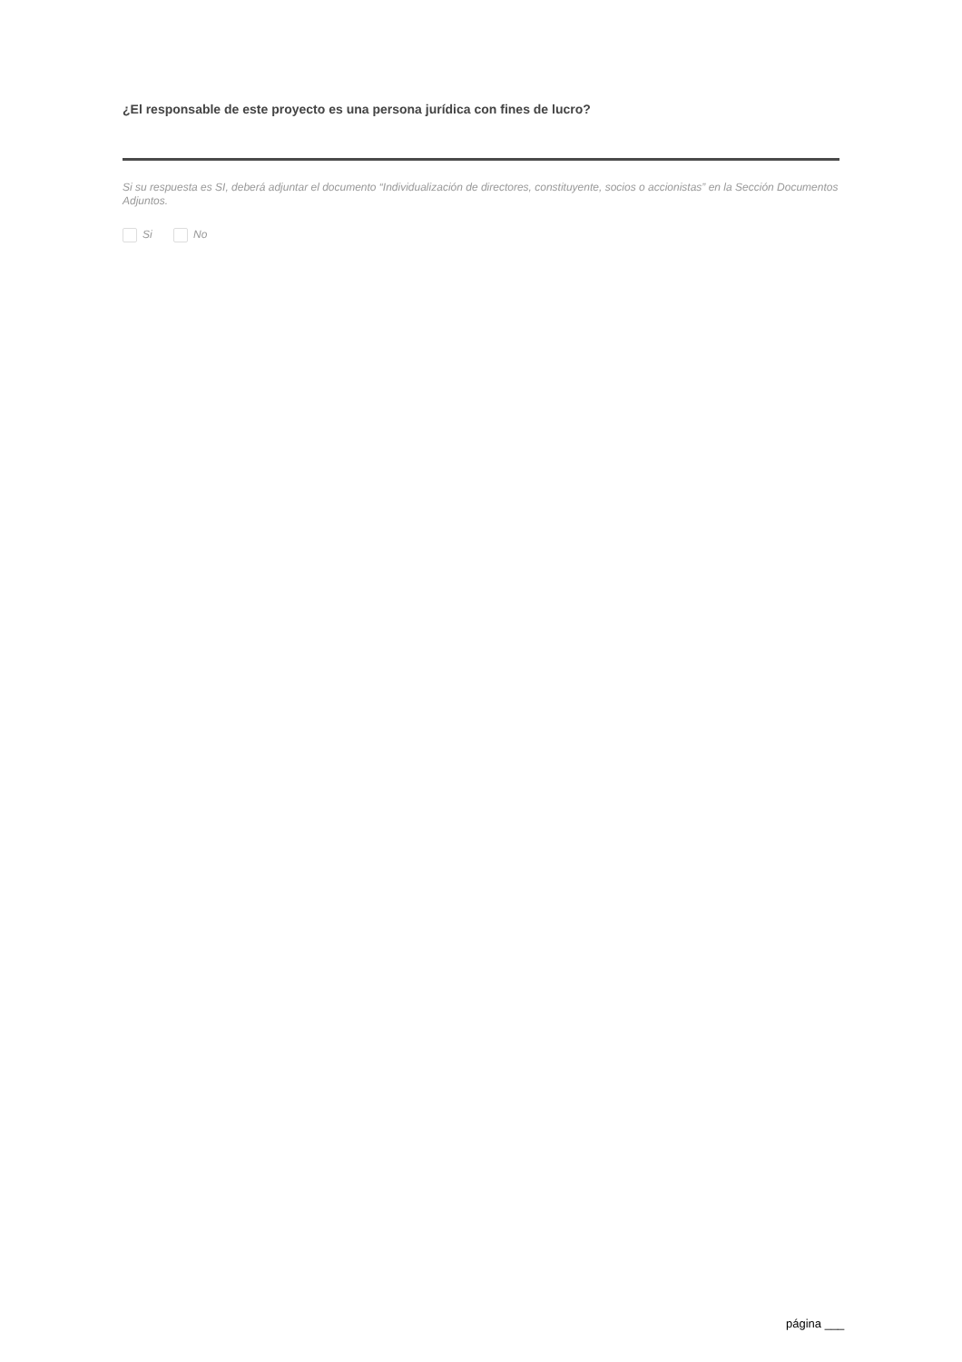¿El responsable de este proyecto es una persona jurídica con fines de lucro?
Si su respuesta es SI, deberá adjuntar el documento “Individualización de directores, constituyente, socios o accionistas” en la Sección Documentos Adjuntos.
Si No
página ___